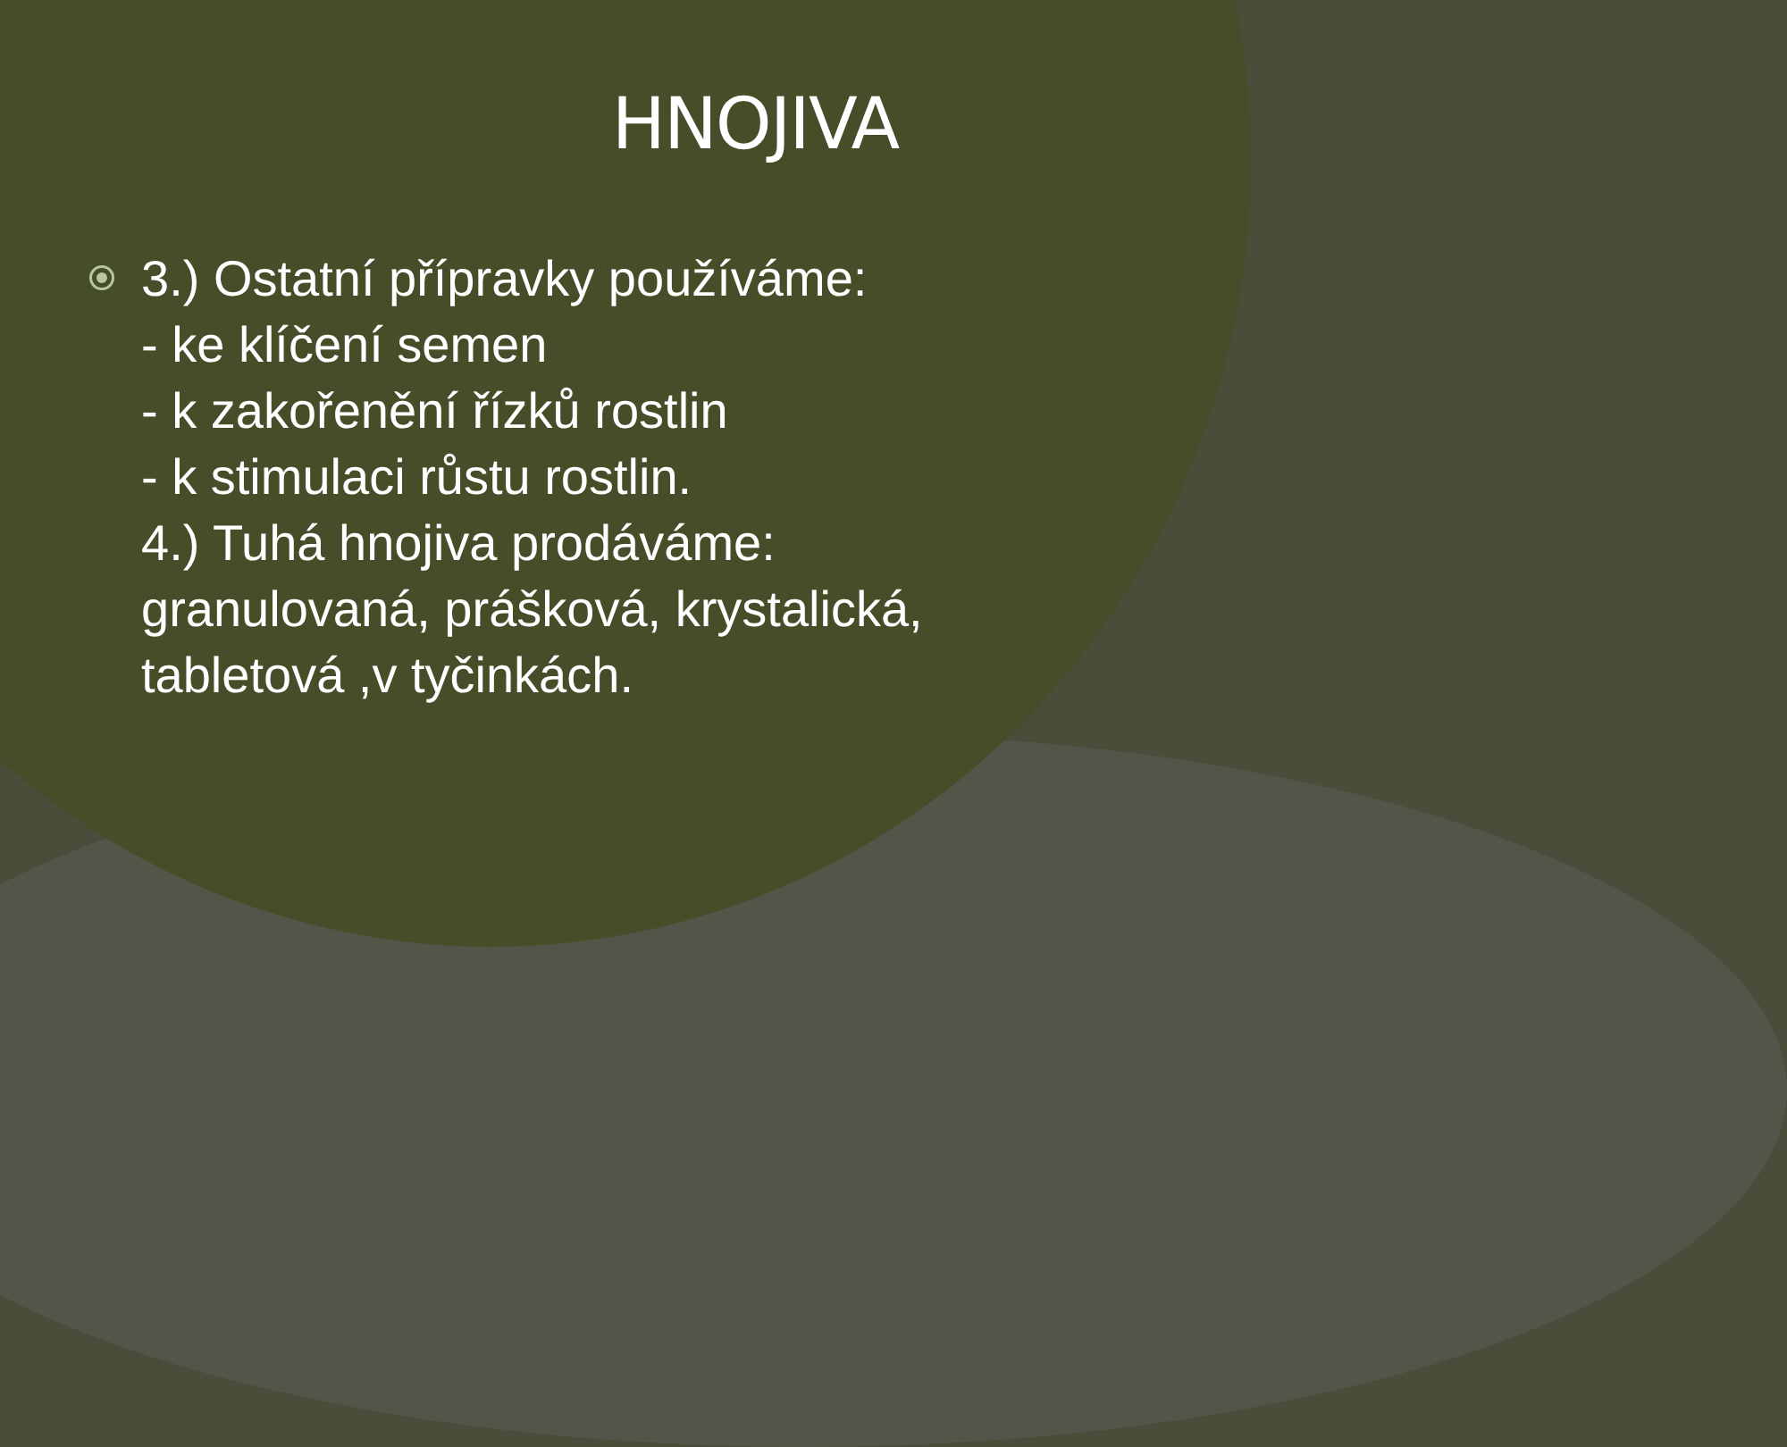HNOJIVA
3.) Ostatní přípravky používáme:
- ke klíčení semen
- k zakořenění řízků rostlin
- k stimulaci růstu rostlin.
4.) Tuhá hnojiva prodáváme:
granulovaná, prášková, krystalická,
tabletová ,v tyčinkách.